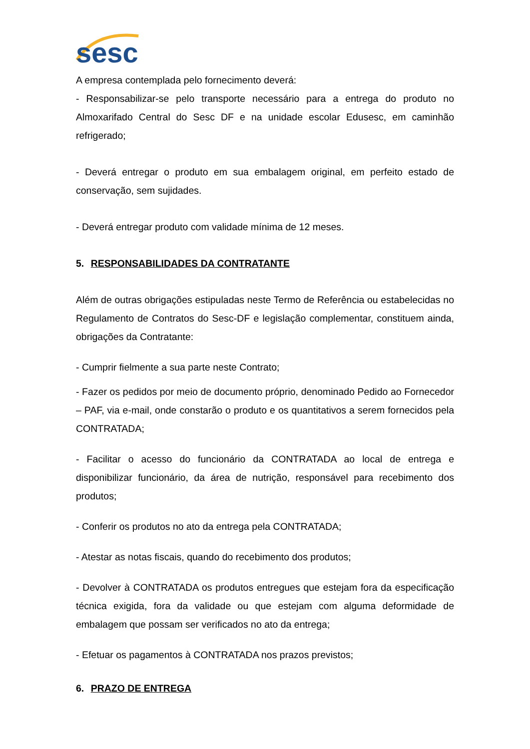sesc
A empresa contemplada pelo fornecimento deverá:
- Responsabilizar-se pelo transporte necessário para a entrega do produto no Almoxarifado Central do Sesc DF e na unidade escolar Edusesc, em caminhão refrigerado;
- Deverá entregar o produto em sua embalagem original, em perfeito estado de conservação, sem sujidades.
- Deverá entregar produto com validade mínima de 12 meses.
5. RESPONSABILIDADES DA CONTRATANTE
Além de outras obrigações estipuladas neste Termo de Referência ou estabelecidas no Regulamento de Contratos do Sesc-DF e legislação complementar, constituem ainda, obrigações da Contratante:
- Cumprir fielmente a sua parte neste Contrato;
- Fazer os pedidos por meio de documento próprio, denominado Pedido ao Fornecedor – PAF, via e-mail, onde constarão o produto e os quantitativos a serem fornecidos pela CONTRATADA;
- Facilitar o acesso do funcionário da CONTRATADA ao local de entrega e disponibilizar funcionário, da área de nutrição, responsável para recebimento dos produtos;
- Conferir os produtos no ato da entrega pela CONTRATADA;
- Atestar as notas fiscais, quando do recebimento dos produtos;
- Devolver à CONTRATADA os produtos entregues que estejam fora da especificação técnica exigida, fora da validade ou que estejam com alguma deformidade de embalagem que possam ser verificados no ato da entrega;
- Efetuar os pagamentos à CONTRATADA nos prazos previstos;
6. PRAZO DE ENTREGA